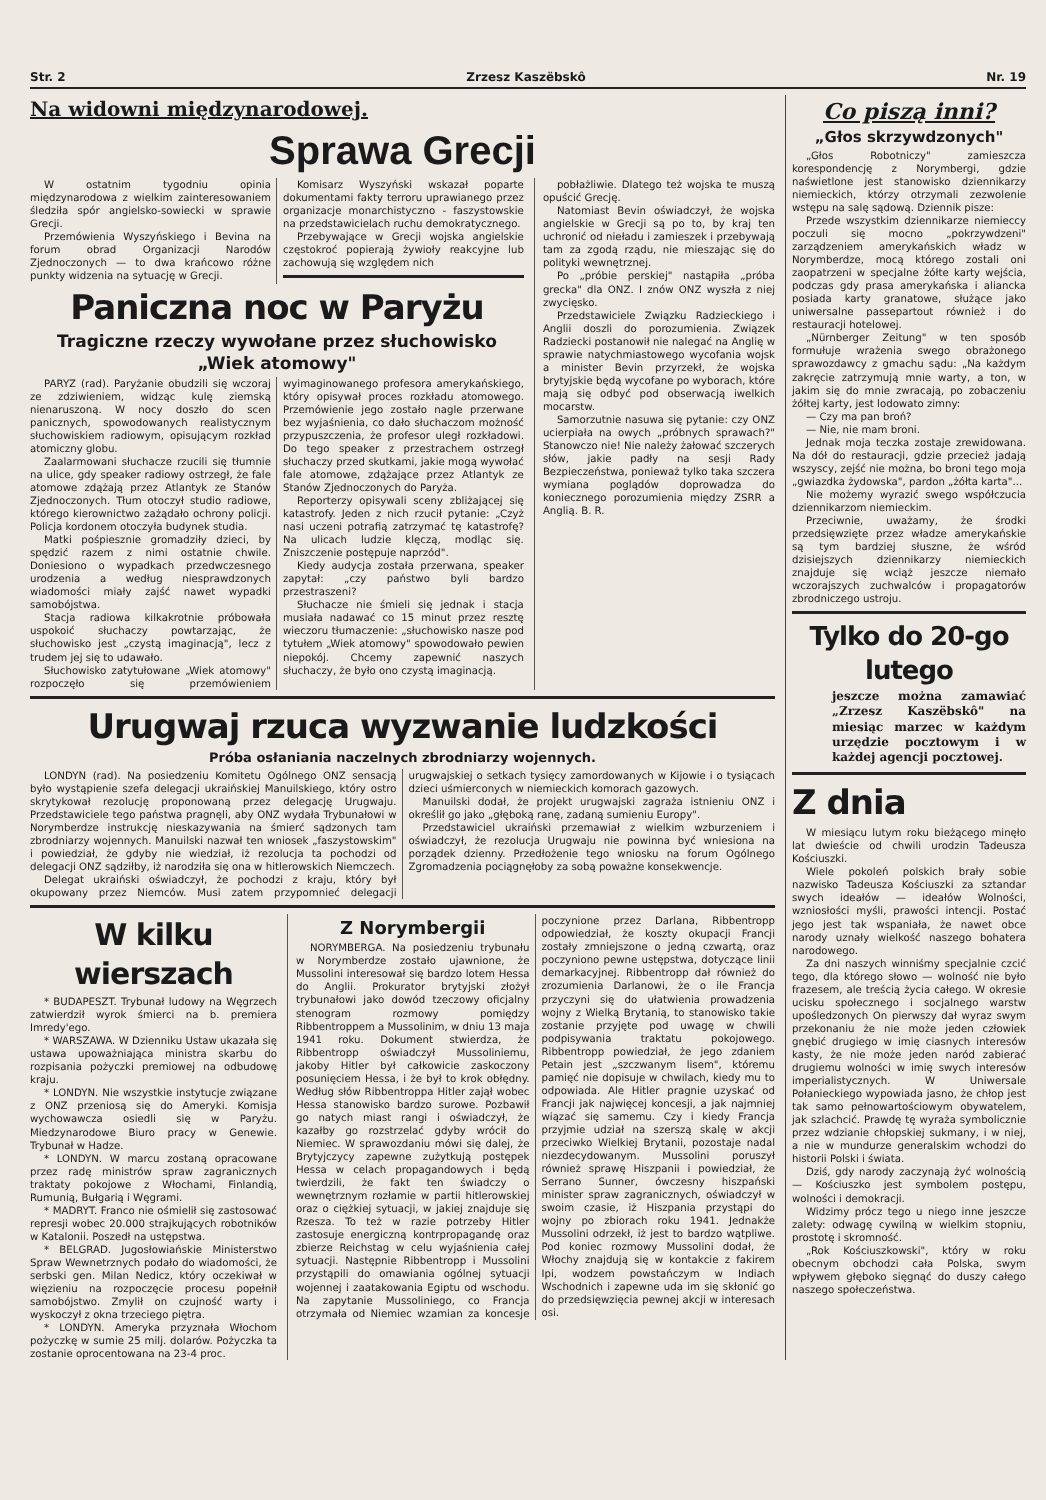Str. 2 Zrzesz Kaszëbskô Nr. 19
Na widowni międzynarodowej.
Sprawa Grecji
W ostatnim tygodniu opinia międzynarodowa z wielkim zainteresowaniem śledziła spór angielsko-sowiecki w sprawie Grecji.
Przemówienia Wyszyńskiego i Bevina na forum obrad Organizacji Narodów Zjednoczonych — to dwa krańcowo różne punkty widzenia na sytuację w Grecji.
Komisarz Wyszyński wskazał poparte dokumentami fakty terroru uprawianego przez organizacje monarchistyczno - faszystowskie na przedstawicielach ruchu demokratycznego.
Przebywające w Grecji wojska angielskie częstokroć popierają żywioły reakcyjne lub zachowują się względem nich
Paniczna noc w Paryżu
Tragiczne rzeczy wywołane przez słuchowisko „Wiek atomowy"
PARYZ (rad). Paryżanie obudzili się wczoraj ze zdziwieniem, widząc kulę ziemską nienaruszoną. W nocy doszło do scen panicznych, spowodowanych realistycznym słuchowiskiem radiowym, opisującym rozkład atomiczny globu.
Zaalarmowani słuchacze rzucili się tłumnie na ulice, gdy speaker radiowy ostrzegł, że fale atomowe zdążają przez Atlantyk ze Stanów Zjednoczonych. Tłum otoczył studio radiowe, którego kierownictwo zażądało ochrony policji. Policja kordonem otoczyła budynek studia.
Matki pośpiesznie gromadziły dzieci, by spędzić razem z nimi ostatnie chwile. Doniesiono o wypadkach przedwczesnego urodzenia a według niesprawdzonych wiadomości miały zajść nawet wypadki samobójstwa.
Stacja radiowa kilkakrotnie próbowała uspokoić słuchaczy powtarzając, że słuchowisko jest „czystą imaginacją", lecz z trudem jej się to udawało.
Słuchowisko zatytułowane „Wiek atomowy" rozpoczęło się przemówieniem wyimaginowanego profesora amerykańskiego, który opisywał proces rozkładu atomowego. Przemówienie jego zostało nagle przerwane bez wyjaśnienia, co dało słuchaczom możność przypuszczenia, że profesor uległ rozkładowi. Do tego speaker z przestrachem ostrzegł słuchaczy przed skutkami, jakie mogą wywołać fale atomowe, zdążające przez Atlantyk ze Stanów Zjednoczonych do Paryża.
Reporterzy opisywali sceny zbliżającej się katastrofy. Jeden z nich rzucił pytanie: „Czyż nasi uczeni potrafią zatrzymać tę katastrofę? Na ulicach ludzie klęczą, modląc się. Zniszczenie postępuje naprzód".
Kiedy audycja została przerwana, speaker zapytał: „czy państwo byli bardzo przestraszeni?
Słuchacze nie śmieli się jednak i stacja musiała nadawać co 15 minut przez resztę wieczoru tłumaczenie: „słuchowisko nasze pod tytułem „Wiek atomowy" spowodowało pewien niepokój. Chcemy zapewnić naszych słuchaczy, że było ono czystą imaginacją.
pobłażliwie. Dlatego też wojska te muszą opuścić Grecję.
Natomiast Bevin oświadczył, że wojska angielskie w Grecji są po to, by kraj ten uchronić od nieładu i zamieszek i przebywają tam za zgodą rządu, nie mieszając się do polityki wewnętrznej.
Po „próbie perskiej" nastąpiła „próba grecka" dla ONZ. I znów ONZ wyszła z niej zwycięsko.
Przedstawiciele Związku Radzieckiego i Anglii doszli do porozumienia. Związek Radziecki postanowił nie nalegać na Anglię w sprawie natychmiastowego wycofania wojsk a minister Bevin przyrzekł, że wojska brytyjskie będą wycofane po wyborach, które mają się odbyć pod obserwacją iwelkich mocarstw.
Samorzutnie nasuwa się pytanie: czy ONZ ucierpiała na owych „próbnych sprawach?" Stanowczo nie! Nie należy żałować szczerych słów, jakie padły na sesji Rady Bezpieczeństwa, ponieważ tylko taka szczera wymiana poglądów doprowadza do koniecznego porozumienia między ZSRR a Anglią. B. R.
Urugwaj rzuca wyzwanie ludzkości
Próba osłaniania naczelnych zbrodniarzy wojennych.
LONDYN (rad). Na posiedzeniu Komitetu Ogólnego ONZ sensacją było wystąpienie szefa delegacji ukraińskiej Manuilskiego, który ostro skrytykował rezolucję proponowaną przez delegację Urugwaju. Przedstawiciele tego państwa pragnęli, aby ONZ wydała Trybunałowi w Norymberdze instrukcję nieskazywania na śmierć sądzonych tam zbrodniarzy wojennych. Manuilski nazwał ten wniosek „faszystowskim" i powiedział, że gdyby nie wiedział, iż rezolucja ta pochodzi od delegacji ONZ sądziłby, iż narodziła się ona w hitlerowskich Niemczech.
Delegat ukraiński oświadczył, że pochodzi z kraju, który był okupowany przez Niemców. Musi zatem przypomnieć delegacji urugwajskiej o setkach tysięcy zamordowanych w Kijowie i o tysiącach dzieci uśmierconych w niemieckich komorach gazowych.
Manuilski dodał, że projekt urugwajski zagraża istnieniu ONZ i określił go jako „głęboką ranę, zadaną sumieniu Europy".
Przedstawiciel ukraiński przemawiał z wielkim wzburzeniem i oświadczył, że rezolucja Urugwaju nie powinna być wniesiona na porządek dzienny. Przedłożenie tego wniosku na forum Ogólnego Zgromadzenia pociągnęłoby za sobą poważne konsekwencje.
W kilku wierszach
* BUDAPESZT. Trybunał ludowy na Węgrzech zatwierdził wyrok śmierci na b. premiera Imredy'ego.
* WARSZAWA. W Dzienniku Ustaw ukazała się ustawa upoważniająca ministra skarbu do rozpisania pożyczki premiowej na odbudowę kraju.
* LONDYN. Nie wszystkie instytucje związane z ONZ przeniosą się do Ameryki. Komisja wychowawcza osiedli się w Paryżu. Miedzynarodowe Biuro pracy w Genewie. Trybunał w Hadze.
* LONDYN. W marcu zostaną opracowane przez radę ministrów spraw zagranicznych traktaty pokojowe z Włochami, Finlandią, Rumunią, Bułgarią i Węgrami.
* MADRYT. Franco nie ośmielił się zastosować represji wobec 20.000 strajkujących robotników w Katalonii. Poszedł na ustępstwa.
* BELGRAD. Jugosłowiańskie Ministerstwo Spraw Wewnetrznych podało do wiadomości, że serbski gen. Milan Nedicz, który oczekiwał w więzieniu na rozpoczęcie procesu popełnił samobójstwo. Zmylił on czujność warty i wyskoczył z okna trzeciego piętra.
* LONDYN. Ameryka przyznała Włochom pożyczkę w sumie 25 milj. dolarów. Pożyczka ta zostanie oprocentowana na 23-4 proc.
Z Norymbergii
NORYMBERGA. Na posiedzeniu trybunału w Norymberdze zostało ujawnione, że Mussolini interesował się bardzo lotem Hessa do Anglii. Prokurator brytyjski złożył trybunałowi jako dowód tzeczowy oficjalny stenogram rozmowy pomiędzy Ribbentroppem a Mussolinim, w dniu 13 maja 1941 roku. Dokument stwierdza, że Ribbentropp oświadczył Mussoliniemu, jakoby Hitler był całkowicie zaskoczony posunięciem Hessa, i że był to krok obłędny. Według słów Ribbentroppa Hitler zajął wobec Hessa stanowisko bardzo surowe. Pozbawił go natych miast rangi i oświadczył, że kazałby go rozstrzelać gdyby wrócił do Niemiec. W sprawozdaniu mówi się dalej, że Brytyjczycy zapewne zużytkują postępek Hessa w celach propagandowych i będą twierdzili, że fakt ten świadczy o wewnętrznym rozłamie w partii hitlerowskiej oraz o ciężkiej sytuacji, w jakiej znajduje się Rzesza. To też w razie potrzeby Hitler zastosuje energiczną kontrpropagandę oraz zbierze Reichstag w celu wyjaśnienia całej sytuacji. Następnie Ribbentropp i Mussolini przystąpili do omawiania ogólnej sytuacji wojennej i zaatakowania Egiptu od wschodu. Na zapytanie Mussoliniego, co Francja otrzymała od Niemiec wzamian za koncesje poczynione przez Darlana, Ribbentropp odpowiedział, że koszty okupacji Francji zostały zmniejszone o jedną czwartą, oraz poczyniono pewne ustępstwa, dotyczące linii demarkacyjnej. Ribbentropp dał również do zrozumienia Darlanowi, że o ile Francja przyczyni się do ułatwienia prowadzenia wojny z Wielką Brytanią, to stanowisko takie zostanie przyjęte pod uwagę w chwili podpisywania traktatu pokojowego. Ribbentropp powiedział, że jego zdaniem Petain jest „szczwanym lisem", któremu pamięć nie dopisuje w chwilach, kiedy mu to odpowiada. Ale Hitler pragnie uzyskać od Francji jak najwięcej koncesji, a jak najmniej wiązać się samemu. Czy i kiedy Francja przyjmie udział na szerszą skalę w akcji przeciwko Wielkiej Brytanii, pozostaje nadal niezdecydowanym. Mussolini poruszył również sprawę Hiszpanii i powiedział, że Serrano Sunner, ówczesny hiszpański minister spraw zagranicznych, oświadczył w swoim czasie, iż Hiszpania przystąpi do wojny po zbiorach roku 1941. Jednakże Mussolini odrzekł, iż jest to bardzo wątpliwe. Pod koniec rozmowy Mussolini dodał, że Włochy znajdują się w kontakcie z fakirem Ipi, wodzem powstańczym w Indiach Wschodnich i zapewne uda im się skłonić go do przedsięwzięcia pewnej akcji w interesach osi.
Co piszą inni?
„Głos skrzywdzonych"
„Głos Robotniczy" zamieszcza korespondencję z Norymbergi, gdzie naświetlone jest stanowisko dziennikarzy niemieckich, którzy otrzymali zezwolenie wstępu na salę sądową. Dziennik pisze:
Przede wszystkim dziennikarze niemieccy poczuli się mocno „pokrzywdzeni" zarządzeniem amerykańskich władz w Norymberdze, mocą którego zostali oni zaopatrzeni w specjalne żółte karty wejścia, podczas gdy prasa amerykańska i aliancka posiada karty granatowe, służące jako uniwersalne passepartout również i do restauracji hotelowej.
„Nürnberger Zeitung" w ten sposób formułuje wrażenia swego obrażonego sprawozdawcy z gmachu sądu: „Na każdym zakręcie zatrzymują mnie warty, a ton, w jakim się do mnie zwracają, po zobaczeniu żółtej karty, jest lodowato zimny:
— Czy ma pan broń?
— Nie, nie mam broni.
Jednak moja teczka zostaje zrewidowana. Na dół do restauracji, gdzie przecież jadają wszyscy, zejść nie można, bo broni tego moja „gwiazdka żydowska", pardon „żółta karta"...
Nie możemy wyrazić swego współczucia dziennikarzom niemieckim.
Przeciwnie, uważamy, że środki przedsięwzięte przez władze amerykańskie są tym bardziej słuszne, że wśród dzisiejszych dziennikarzy niemieckich znajduje się wciąż jeszcze niemało wczorajszych zuchwalców i propagatorów zbrodniczego ustroju.
Tylko do 20-go lutego
jeszcze można zamawiać „Zrzesz Kaszëbskô" na miesiąc marzec w każdym urzędzie pocztowym i w każdej agencji pocztowej.
Z dnia
W miesiącu lutym roku bieżącego minęło lat dwieście od chwili urodzin Tadeusza Kościuszki.
Wiele pokoleń polskich brały sobie nazwisko Tadeusza Kościuszki za sztandar swych ideałów — ideałów Wolności, wzniosłości myśli, prawości intencji. Postać jego jest tak wspaniała, że nawet obce narody uznały wielkość naszego bohatera narodowego.
Za dni naszych winniśmy specjalnie czcić tego, dla którego słowo — wolność nie było frazesem, ale treścią życia całego. W okresie ucisku społecznego i socjalnego warstw upośledzonych On pierwszy dał wyraz swym przekonaniu że nie może jeden człowiek gnębić drugiego w imię ciasnych interesów kasty, że nie może jeden naród zabierać drugiemu wolności w imię swych interesów imperialistycznych. W Uniwersale Połanieckiego wypowiada jasno, że chłop jest tak samo pełnowartościowym obywatelem, jak szlachcić. Prawdę tę wyraża symbolicznie przez wdzianie chłopskiej sukmany, i w niej, a nie w mundurze generalskim wchodzi do historii Polski i świata.
Dziś, gdy narody zaczynają żyć wolnością — Kościuszko jest symbolem postępu, wolności i demokracji.
Widzimy prócz tego u niego inne jeszcze zalety: odwagę cywilną w wielkim stopniu, prostotę i skromność.
„Rok Kościuszkowski", który w roku obecnym obchodzi cała Polska, swym wpływem głęboko sięgnąć do duszy całego naszego społeczeństwa.